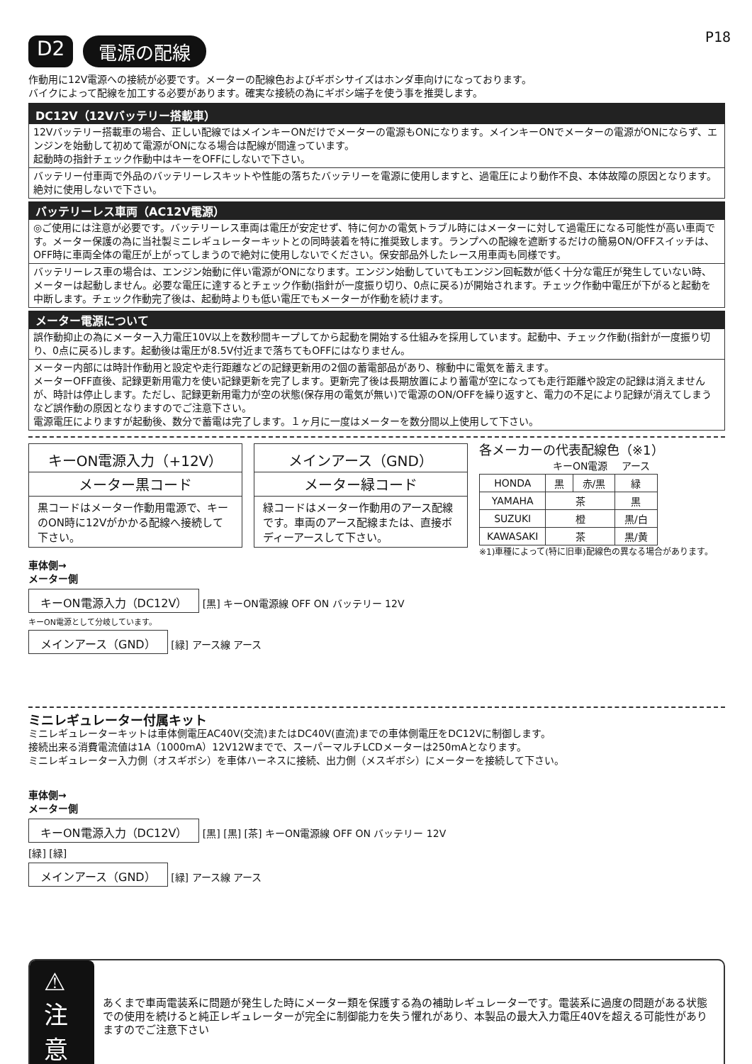P18
D2 電源の配線
作動用に12V電源への接続が必要です。メーターの配線色およびギボシサイズはホンダ車向けになっております。
バイクによって配線を加工する必要があります。確実な接続の為にギボシ端子を使う事を推奨します。
DC12V（12Vバッテリー搭載車）
12Vバッテリー搭載車の場合、正しい配線ではメインキーONだけでメーターの電源もONになります。メインキーONでメーターの電源がONにならず、エンジンを始動して初めて電源がONになる場合は配線が間違っています。
起動時の指針チェック作動中はキーをOFFにしないで下さい。
バッテリー付車両で外品のバッテリーレスキットや性能の落ちたバッテリーを電源に使用しますと、過電圧により動作不良、本体故障の原因となります。絶対に使用しないで下さい。
バッテリーレス車両（AC12V電源）
◎ご使用には注意が必要です。バッテリーレス車両は電圧が安定せず、特に何かの電気トラブル時にはメーターに対して過電圧になる可能性が高い車両です。メーター保護の為に当社製ミニレギュレーターキットとの同時装着を特に推奨致します。ランプへの配線を遮断するだけの簡易ON/OFFスイッチは、OFF時に車両全体の電圧が上がってしまうので絶対に使用しないでください。保安部品外したレース用車両も同様です。
バッテリーレス車の場合は、エンジン始動に伴い電源がONになります。エンジン始動していてもエンジン回転数が低く十分な電圧が発生していない時、メーターは起動しません。必要な電圧に達するとチェック作動(指針が一度振り切り、0点に戻る)が開始されます。チェック作動中電圧が下がると起動を中断します。チェック作動完了後は、起動時よりも低い電圧でもメーターが作動を続けます。
メーター電源について
誤作動抑止の為にメーター入力電圧10V以上を数秒間キープしてから起動を開始する仕組みを採用しています。起動中、チェック作動(指針が一度振り切り、0点に戻る)します。起動後は電圧が8.5V付近まで落ちてもOFFにはなりません。
メーター内部には時計作動用と設定や走行距離などの記録更新用の2個の蓄電部品があり、稼動中に電気を蓄えます。
メーターOFF直後、記録更新用電力を使い記録更新を完了します。更新完了後は長期放置により蓄電が空になっても走行距離や設定の記録は消えませんが、時計は停止します。ただし、記録更新用電力が空の状態(保存用の電気が無い)で電源のON/OFFを繰り返すと、電力の不足により記録が消えてしまうなど誤作動の原因となりますのでご注意下さい。
電源電圧によりますが起動後、数分で蓄電は完了します。１ヶ月に一度はメーターを数分間以上使用して下さい。
キーON電源入力（+12V）
メーター黒コード
黒コードはメーター作動用電源で、キーのON時に12Vがかかる配線へ接続して下さい。
メインアース（GND）
メーター緑コード
緑コードはメーター作動用のアース配線です。車両のアース配線または、直接ボディーアースして下さい。
各メーカーの代表配線色（※1）
| | キーON電源 | | アース |
| HONDA | 黒 | 赤/黒 | 緑 |
| YAMAHA | 茶 | | 黒 |
| SUZUKI | 橙 | | 黒/白 |
| KAWASAKI | 茶 | | 黒/黄 |
※1)車種によって(特に旧車)配線色の異なる場合があります。
車体側→
メーター側
キーON電源入力（DC12V） [黒] キーON電源線 OFF ON バッテリー 12V
キーON電源として分岐しています。
メインアース（GND） [緑] アース線 アース
ミニレギュレーター付属キット
ミニレギュレーターキットは車体側電圧AC40V(交流)またはDC40V(直流)までの車体側電圧をDC12Vに制御します。
接続出来る消費電流値は1A（1000mA）12V12Wまでで、スーパーマルチLCDメーターは250mAとなります。
ミニレギュレーター入力側（オスギボシ）を車体ハーネスに接続、出力側（メスギボシ）にメーターを接続して下さい。
車体側→
メーター側
キーON電源入力（DC12V） [黒] [黒] [茶] キーON電源線 OFF ON バッテリー 12V
[緑] [緑]
メインアース（GND） [緑] アース線 アース
⚠ 注意
あくまで車両電装系に問題が発生した時にメーター類を保護する為の補助レギュレーターです。電装系に過度の問題がある状態での使用を続けると純正レギュレーターが完全に制御能力を失う懼れがあり、本製品の最大入力電圧40Vを超える可能性がありますのでご注意下さい